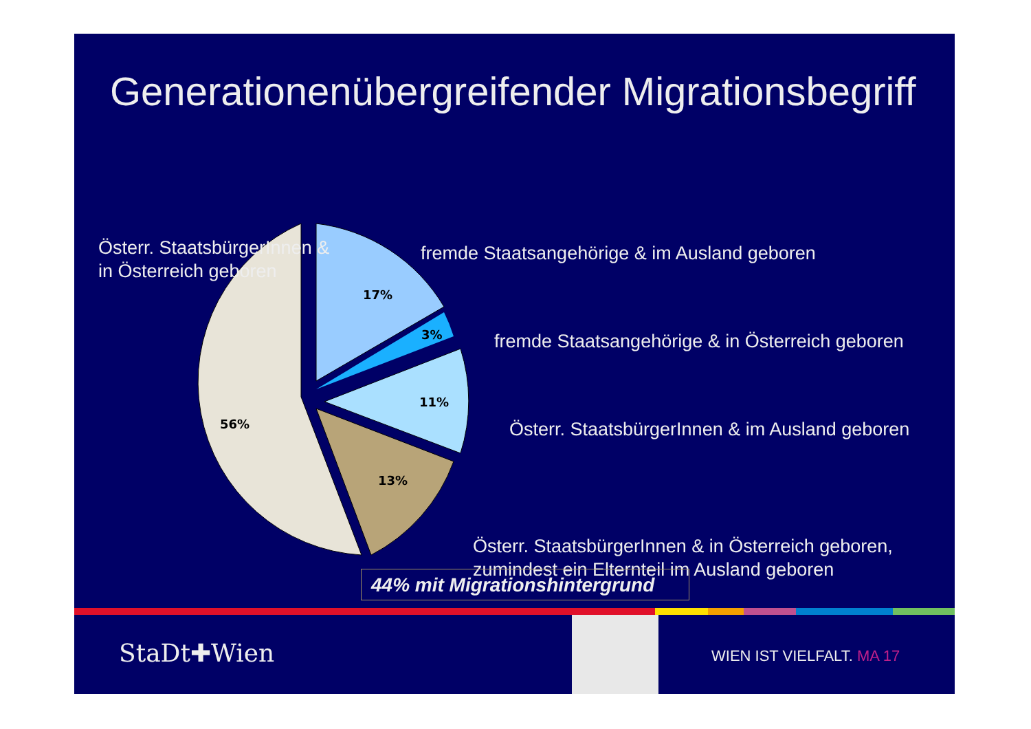Generationenübergreifender Migrationsbegriff
Österr. StaatsbürgerInnen &
in Österreich geboren
fremde Staatsangehörige & im Ausland geboren
fremde Staatsangehörige & in Österreich geboren
Österr. StaatsbürgerInnen & im Ausland geboren
Österr. StaatsbürgerInnen & in Österreich geboren,
zumindest ein Elternteil im Ausland geboren
17%
3%
11%
56%
13%
44% mit Migrationshintergrund
StaDt✚Wien WIEN IST VIELFALT. MA 17